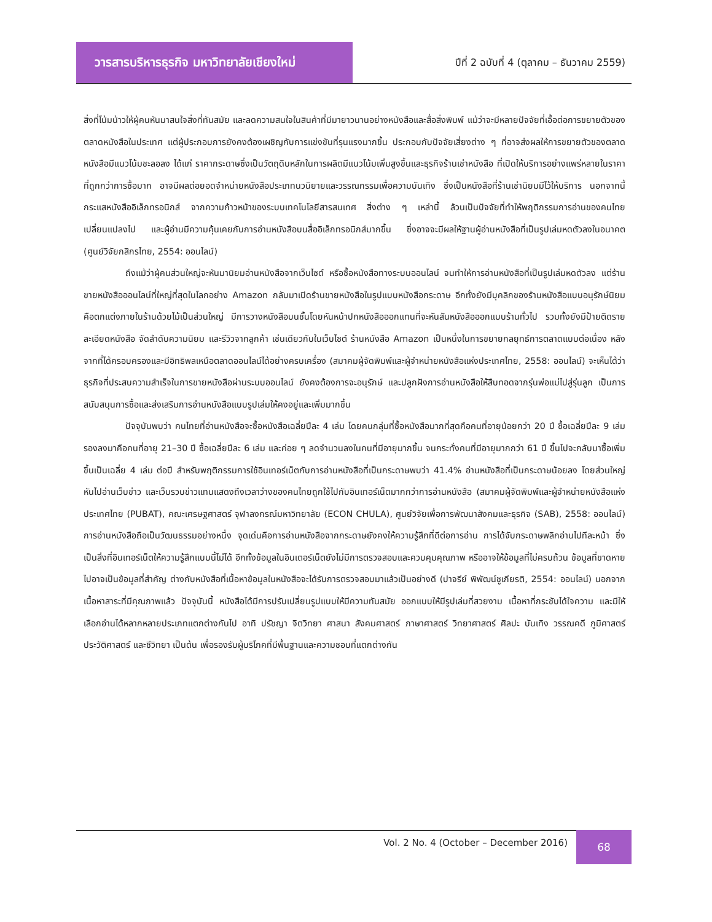วารสารบริหารธุรกิจ มหาวิทยาลัยเชียงใหม่
ปีที่ 2 ฉบับที่ 4 (ตุลาคม – ธันวาคม 2559)
สิ่งที่โน้มน้าวให้ผู้คนหันมาสนใจสิ่งที่ทันสมัย และลดความสนใจในสินค้าที่มีมายาวนานอย่างหนังสือและสื่อสิ่งพิมพ์ แม้ว่าจะมีหลายปัจจัยที่เอื้อต่อการขยายตัวของตลาดหนังสือในประเทศ แต่ผู้ประกอบการยังคงต้องเผชิญกับการแข่งขันที่รุนแรงมากขึ้น ประกอบกับปัจจัยเสี่ยงต่าง ๆ ที่อาจส่งผลให้การขยายตัวของตลาดหนังสือมีแนวโน้มชะลอลง ได้แก่ ราคากระดาษซึ่งเป็นวัตถุดิบหลักในการผลิตมีแนวโน้มเพิ่มสูงขึ้นและธุรกิจร้านเช่าหนังสือ ที่เปิดให้บริการอย่างแพร่หลายในราคาที่ถูกกว่าการซื้อมาก อาจมีผลต่อยอดจำหน่ายหนังสือประเภทนวนิยายและวรรณกรรมเพื่อความบันเทิง ซึ่งเป็นหนังสือที่ร้านเช่านิยมมีไว้ให้บริการ นอกจากนี้ กระแสหนังสืออิเล็กทรอนิกส์ จากความก้าวหน้าของระบบเทคโนโลยีสารสนเทศ สิ่งต่าง ๆ เหล่านี้ ล้วนเป็นปัจจัยที่ทำให้พฤติกรรมการอ่านของคนไทยเปลี่ยนแปลงไป และผู้อ่านมีความคุ้นเคยกับการอ่านหนังสือบนสื่ออิเล็กทรอนิกส์มากขึ้น ซึ่งอาจจะมีผลให้ฐานผู้อ่านหนังสือที่เป็นรูปเล่มหดตัวลงในอนาคต (ศูนย์วิจัยกสิกรไทย, 2554: ออนไลน์)
ถึงแม้ว่าผู้คนส่วนใหญ่จะหันมานิยมอ่านหนังสือจากเว็บไซต์ หรือซื้อหนังสือทางระบบออนไลน์ จนทำให้การอ่านหนังสือที่เป็นรูปเล่มหดตัวลง แต่ร้านขายหนังสือออนไลน์ที่ใหญ่ที่สุดในโลกอย่าง Amazon กลับมาเปิดร้านขายหนังสือในรูปแบบหนังสือกระดาษ อีกทั้งยังมีบุคลิกของร้านหนังสือแบบอนุรักษ์นิยม คือตกแต่งภายในร้านด้วยไม้เป็นส่วนใหญ่ มีการวางหนังสือบนชั้นโดยหันหน้าปกหนังสือออกแทนที่จะหันสันหนังสือออกแบบร้านทั่วไป รวมทั้งยังมีป้ายติดรายละเอียดหนังสือ จัดลำดับความนิยม และรีวิวจากลูกค้า เช่นเดียวกับในเว็บไซต์ ร้านหนังสือ Amazon เป็นหนึ่งในการขยายกลยุทธ์การตลาดแบบต่อเนื่อง หลังจากที่ได้ครอบครองและมีอิทธิพลเหนือตลาดออนไลน์ได้อย่างครบเครื่อง (สมาคมผู้จัดพิมพ์และผู้จำหน่ายหนังสือแห่งประเทศไทย, 2558: ออนไลน์) จะเห็นได้ว่าธุรกิจที่ประสบความสำเร็จในการขายหนังสือผ่านระบบออนไลน์ ยังคงต้องการจะอนุรักษ์ และปลูกฝังการอ่านหนังสือให้สืบทอดจากรุ่นพ่อแม่ไปสู่รุ่นลูก เป็นการสนับสนุนการซื้อและส่งเสริมการอ่านหนังสือแบบรูปเล่มให้คงอยู่และเพิ่มมากขึ้น
ปัจจุบันพบว่า คนไทยที่อ่านหนังสือจะซื้อหนังสือเฉลี่ยปีละ 4 เล่ม โดยคนกลุ่มที่ซื้อหนังสือมากที่สุดคือคนที่อายุน้อยกว่า 20 ปี ซื้อเฉลี่ยปีละ 9 เล่ม รองลงมาคือคนที่อายุ 21–30 ปี ซื้อเฉลี่ยปีละ 6 เล่ม และค่อย ๆ ลดจำนวนลงในคนที่มีอายุมากขึ้น จนกระทั่งคนที่มีอายุมากกว่า 61 ปี ขึ้นไปจะกลับมาซื้อเพิ่มขึ้นเป็นเฉลี่ย 4 เล่ม ต่อปี สำหรับพฤติกรรมการใช้อินเทอร์เน็ตกับการอ่านหนังสือที่เป็นกระดาษพบว่า 41.4% อ่านหนังสือที่เป็นกระดาษน้อยลง โดยส่วนใหญ่หันไปอ่านเว็บข่าว และเว็บรวบข่าวแทนแสดงถึงเวลาว่างของคนไทยถูกใช้ไปกับอินเทอร์เน็ตมากกว่าการอ่านหนังสือ (สมาคมผู้จัดพิมพ์และผู้จำหน่ายหนังสือแห่งประเทศไทย (PUBAT), คณะเศรษฐศาสตร์ จุฬาลงกรณ์มหาวิทยาลัย (ECON CHULA), ศูนย์วิจัยเพื่อการพัฒนาสังคมและธุรกิจ (SAB), 2558: ออนไลน์) การอ่านหนังสือถือเป็นวัฒนธรรมอย่างหนึ่ง จุดเด่นคือการอ่านหนังสือจากกระดาษยังคงให้ความรู้สึกที่ดีต่อการอ่าน การได้จับกระดาษพลิกอ่านไปทีละหน้า ซึ่งเป็นสิ่งที่อินเทอร์เน็ตให้ความรู้สึกแบบนี้ไม่ได้ อีกทั้งข้อมูลในอินเตอร์เน็ตยังไม่มีการตรวจสอบและควบคุมคุณภาพ หรืออาจให้ข้อมูลที่ไม่ครบถ้วน ข้อมูลที่ขาดหายไปอาจเป็นข้อมูลที่สำคัญ ต่างกับหนังสือที่เนื้อหาข้อมูลในหนังสือจะได้รับการตรวจสอบมาแล้วเป็นอย่างดี (ปาจรีย์ พิพัฒน์ชูเกียรติ, 2554: ออนไลน์) นอกจากเนื้อหาสาระที่มีคุณภาพแล้ว ปัจจุบันนี้ หนังสือได้มีการปรับเปลี่ยนรูปแบบให้มีความทันสมัย ออกแบบให้มีรูปเล่มที่สวยงาม เนื้อหาที่กระชับได้ใจความ และมีให้เลือกอ่านได้หลากหลายประเภทแตกต่างกันไป อาทิ ปรัชญา จิตวิทยา ศาสนา สังคมศาสตร์ ภาษาศาสตร์ วิทยาศาสตร์ ศิลปะ บันเทิง วรรณคดี ภูมิศาสตร์ ประวัติศาสตร์ และชีวิทยา เป็นต้น เพื่อรองรับผู้บริโภคที่มีพื้นฐานและความชอบที่แตกต่างกัน
Vol. 2 No. 4 (October – December 2016)
68